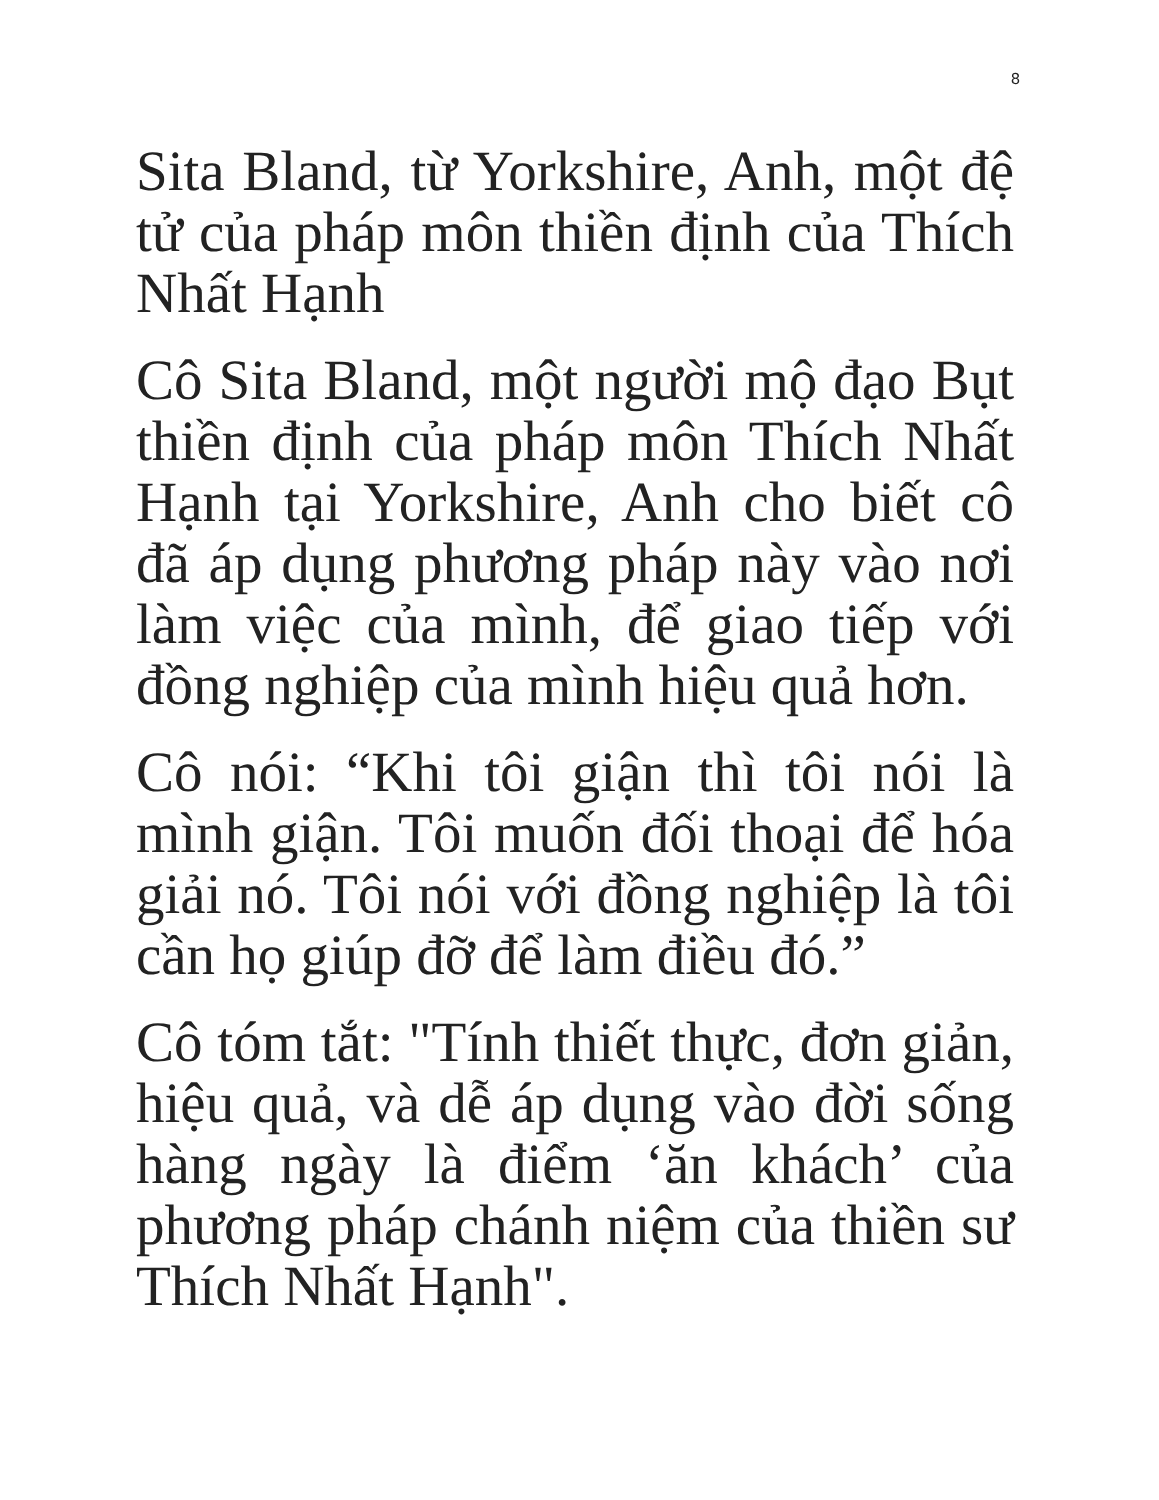8
Sita Bland, từ Yorkshire, Anh, một đệ tử của pháp môn thiền định của Thích Nhất Hạnh
Cô Sita Bland, một người mộ đạo Bụt thiền định của pháp môn Thích Nhất Hạnh tại Yorkshire, Anh cho biết cô đã áp dụng phương pháp này vào nơi làm việc của mình, để giao tiếp với đồng nghiệp của mình hiệu quả hơn.
Cô nói: “Khi tôi giận thì tôi nói là mình giận. Tôi muốn đối thoại để hóa giải nó. Tôi nói với đồng nghiệp là tôi cần họ giúp đỡ để làm điều đó.”
Cô tóm tắt: "Tính thiết thực, đơn giản, hiệu quả, và dễ áp dụng vào đời sống hàng ngày là điểm ‘ăn khách’ của phương pháp chánh niệm của thiền sư Thích Nhất Hạnh".